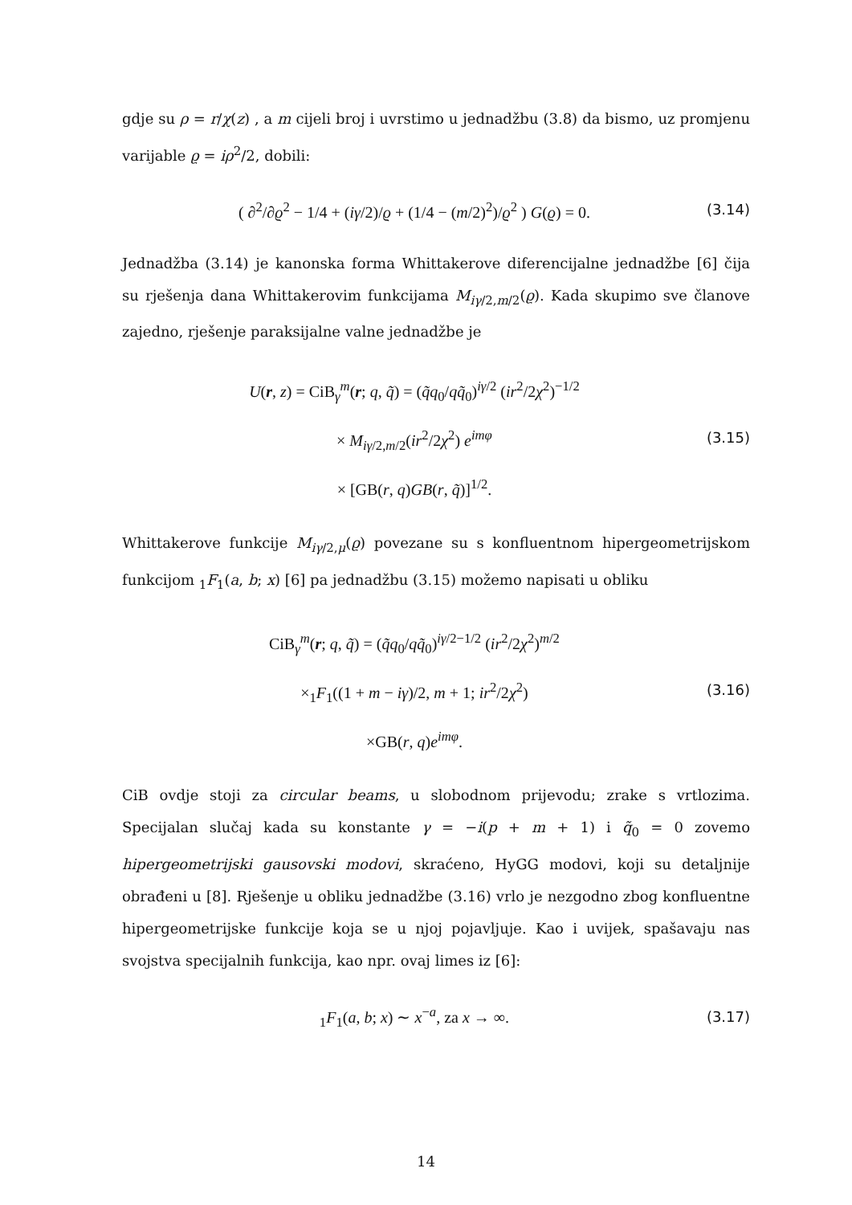gdje su ρ = r/χ(z) , a m cijeli broj i uvrstimo u jednadžbu (3.8) da bismo, uz promjenu varijable ϱ = iρ<sup>2</sup>/2, dobili:
( ∂<sup>2</sup>/∂ϱ<sup>2</sup> − 1/4 + (iγ/2)/ϱ + (1/4 − (m/2)<sup>2</sup>)/ϱ<sup>2</sup> ) G(ϱ) = 0. (3.14)
Jednadžba (3.14) je kanonska forma Whittakerove diferencijalne jednadžbe [6] čija su rješenja dana Whittakerovim funkcijama M<sub>iγ/2,m/2</sub>(ϱ). Kada skupimo sve članove zajedno, rješenje paraksijalne valne jednadžbe je
U(r, z) = CiB<sub>γ</sub><sup>m</sup>(r; q, q̃) = (q̃q<sub>0</sub>/qq̃<sub>0</sub>)<sup>iγ/2</sup> (ir<sup>2</sup>/2χ<sup>2</sup>)<sup>−1/2</sup>
× M<sub>iγ/2,m/2</sub>(ir<sup>2</sup>/2χ<sup>2</sup>) e<sup>imφ</sup>
× [GB(r, q)GB(r, q̃)]<sup>1/2</sup>. (3.15)
Whittakerove funkcije M<sub>iγ/2,μ</sub>(ϱ) povezane su s konfluentnom hipergeometrijskom funkcijom <sub>1</sub>F<sub>1</sub>(a, b; x) [6] pa jednadžbu (3.15) možemo napisati u obliku
CiB<sub>γ</sub><sup>m</sup>(r; q, q̃) = (q̃q<sub>0</sub>/qq̃<sub>0</sub>)<sup>iγ/2−1/2</sup> (ir<sup>2</sup>/2χ<sup>2</sup>)<sup>m/2</sup>
×<sub>1</sub>F<sub>1</sub>((1 + m − iγ)/2, m + 1; ir<sup>2</sup>/2χ<sup>2</sup>)
×GB(r, q)e<sup>imφ</sup>. (3.16)
CiB ovdje stoji za circular beams, u slobodnom prijevodu; zrake s vrtlozima. Specijalan slučaj kada su konstante γ = −i(p + m + 1) i q̃<sub>0</sub> = 0 zovemo hipergeometrijski gausovski modovi, skraćeno, HyGG modovi, koji su detaljnije obrađeni u [8]. Rješenje u obliku jednadžbe (3.16) vrlo je nezgodno zbog konfluentne hipergeometrijske funkcije koja se u njoj pojavljuje. Kao i uvijek, spašavaju nas svojstva specijalnih funkcija, kao npr. ovaj limes iz [6]:
<sub>1</sub>F<sub>1</sub>(a, b; x) ∼ x<sup>−a</sup>, za x → ∞. (3.17)
14